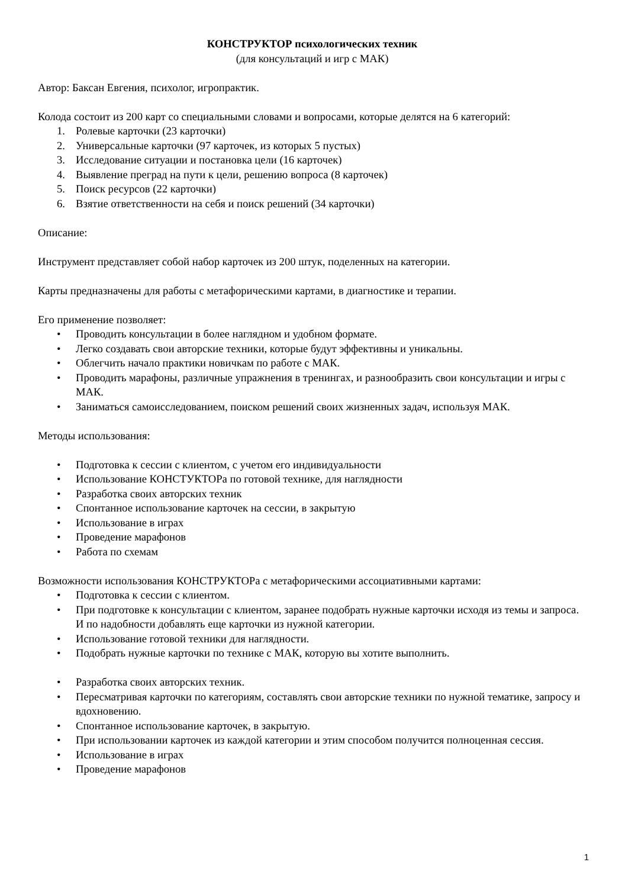КОНСТРУКТОР психологических техник
(для консультаций и игр с МАК)
Автор: Баксан Евгения, психолог, игропрактик.
Колода состоит из 200 карт со специальными словами и вопросами, которые делятся на 6 категорий:
1. Ролевые карточки (23 карточки)
2. Универсальные карточки (97 карточек, из которых 5 пустых)
3. Исследование ситуации и постановка цели (16 карточек)
4. Выявление преград на пути к цели, решению вопроса (8 карточек)
5. Поиск ресурсов (22 карточки)
6. Взятие ответственности на себя и поиск решений (34 карточки)
Описание:
Инструмент представляет собой набор карточек из 200 штук, поделенных на категории.
Карты предназначены для работы с метафорическими картами, в диагностике и терапии.
Его применение позволяет:
• Проводить консультации в более наглядном и удобном формате.
• Легко создавать свои авторские техники, которые будут эффективны и уникальны.
• Облегчить начало практики новичкам по работе с МАК.
• Проводить марафоны, различные упражнения в тренингах, и разнообразить свои консультации и игры с МАК.
• Заниматься самоисследованием, поиском решений своих жизненных задач, используя МАК.
Методы использования:
• Подготовка к сессии с клиентом, с учетом его индивидуальности
• Использование КОНСТУКТОРа по готовой технике, для наглядности
• Разработка своих авторских техник
• Спонтанное использование карточек на сессии, в закрытую
• Использование в играх
• Проведение марафонов
• Работа по схемам
Возможности использования КОНСТРУКТОРа с метафорическими ассоциативными картами:
• Подготовка к сессии с клиентом.
• При подготовке к консультации с клиентом, заранее подобрать нужные карточки исходя из темы и запроса. И по надобности добавлять еще карточки из нужной категории.
• Использование готовой техники для наглядности.
• Подобрать нужные карточки по технике с МАК, которую вы хотите выполнить.
• Разработка своих авторских техник.
• Пересматривая карточки по категориям, составлять свои авторские техники по нужной тематике, запросу и вдохновению.
• Спонтанное использование карточек, в закрытую.
• При использовании карточек из каждой категории и этим способом получится полноценная сессия.
• Использование в играх
• Проведение марафонов
1